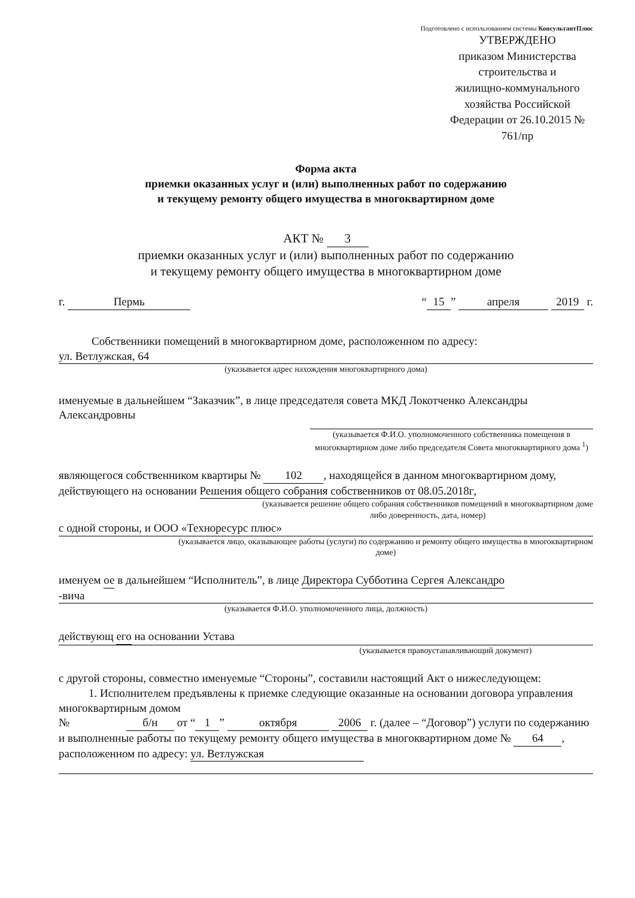Подготовлено с использованием системы КонсультантПлюс
УТВЕРЖДЕНО
приказом Министерства
строительства и
жилищно-коммунального
хозяйства Российской
Федерации от 26.10.2015 №
761/пр
Форма акта
приемки оказанных услуг и (или) выполненных работ по содержанию
и текущему ремонту общего имущества в многоквартирном доме
АКТ № 3
приемки оказанных услуг и (или) выполненных работ по содержанию
и текущему ремонту общего имущества в многоквартирном доме
г. Пермь “15” апреля 2019 г.
Собственники помещений в многоквартирном доме, расположенном по адресу:
ул. Ветлужская, 64
(указывается адрес нахождения многоквартирного дома)
именуемые в дальнейшем “Заказчик”, в лице председателя совета МКД Локотченко Александры Александровны
(указывается Ф.И.О. уполномоченного собственника помещения в многоквартирном доме либо председателя Совета многоквартирного дома <sup>1</sup>)
являющегося собственником квартиры № 102, находящейся в данном многоквартирном дому, действующего на основании Решения общего собрания собственников от 08.05.2018г,
(указывается решение общего собрания собственников помещений в многоквартирном доме либо доверенность, дата, номер)
с одной стороны, и ООО «Техноресурс плюс»
(указывается лицо, оказывающее работы (услуги) по содержанию и ремонту общего имущества в многоквартирном доме)
именуем ое в дальнейшем “Исполнитель”, в лице Директора Субботина Сергея Александро
-вича
(указывается Ф.И.О. уполномоченного лица, должность)
действующ его на основании Устава
(указывается правоустанавливающий документ)
с другой стороны, совместно именуемые “Стороны”, составили настоящий Акт о нижеследующем:
1. Исполнителем предъявлены к приемке следующие оказанные на основании договора управления многоквартирным домом
№ б/н от “1” октября 2006 г. (далее – “Договор”) услуги по содержанию и выполненные работы по текущему ремонту общего имущества в многоквартирном доме № 64, расположенном по адресу: ул. Ветлужская